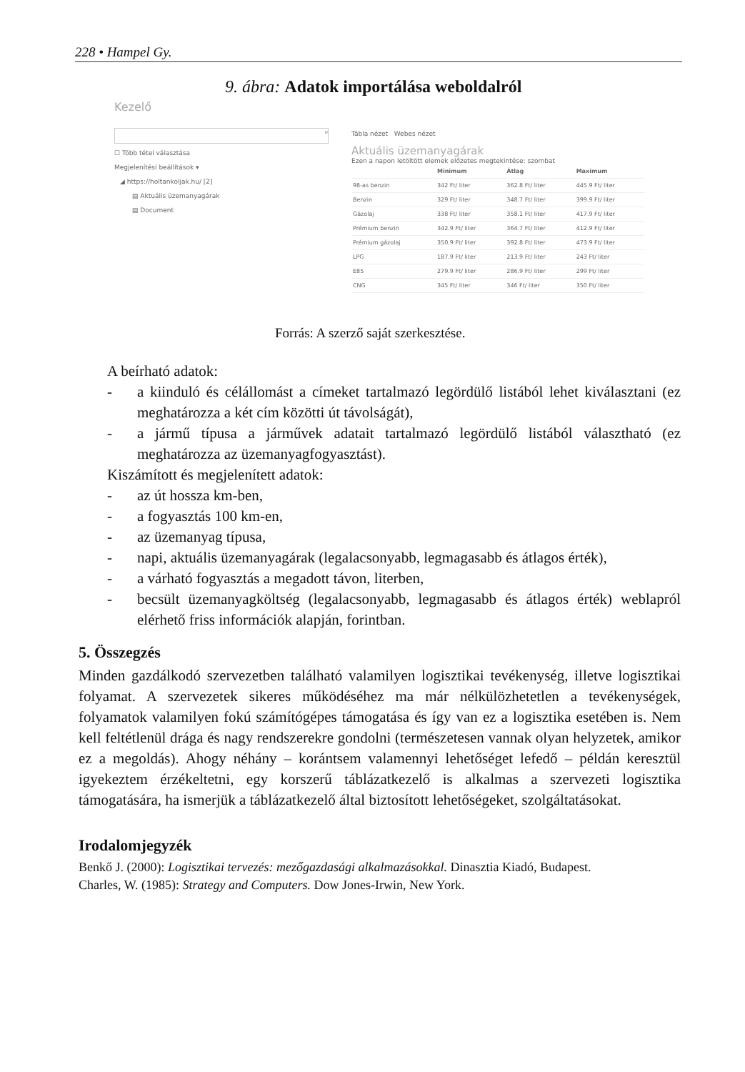228 • Hampel Gy.
9. ábra: Adatok importálása weboldalról
Kezelő
⌕
☐ Több tétel választása
Megjelenítési beállítások ▾
◢ https://holtankoljak.hu/ [2]
▤ Aktuális üzemanyagárak
▤ Document
Tábla nézet Webes nézet
Aktuális üzemanyagárak
Ezen a napon letöltött elemek előzetes megtekintése: szombat
| | Minimum | Átlag | Maximum |
| --- | --- | --- | --- |
| 98-as benzin | 342 Ft/ liter | 362.8 Ft/ liter | 445.9 Ft/ liter |
| Benzin | 329 Ft/ liter | 348.7 Ft/ liter | 399.9 Ft/ liter |
| Gázolaj | 338 Ft/ liter | 358.1 Ft/ liter | 417.9 Ft/ liter |
| Prémium benzin | 342.9 Ft/ liter | 364.7 Ft/ liter | 412.9 Ft/ liter |
| Prémium gázolaj | 350.9 Ft/ liter | 392.8 Ft/ liter | 473.9 Ft/ liter |
| LPG | 187.9 Ft/ liter | 213.9 Ft/ liter | 243 Ft/ liter |
| E85 | 279.9 Ft/ liter | 286.9 Ft/ liter | 299 Ft/ liter |
| CNG | 345 Ft/ liter | 346 Ft/ liter | 350 Ft/ liter |
Forrás: A szerző saját szerkesztése.
A beírható adatok:
- a kiinduló és célállomást a címeket tartalmazó legördülő listából lehet kiválasztani (ez meghatározza a két cím közötti út távolságát),
- a jármű típusa a járművek adatait tartalmazó legördülő listából választható (ez meghatározza az üzemanyagfogyasztást).
Kiszámított és megjelenített adatok:
- az út hossza km-ben,
- a fogyasztás 100 km-en,
- az üzemanyag típusa,
- napi, aktuális üzemanyagárak (legalacsonyabb, legmagasabb és átlagos érték),
- a várható fogyasztás a megadott távon, literben,
- becsült üzemanyagköltség (legalacsonyabb, legmagasabb és átlagos érték) weblapról elérhető friss információk alapján, forintban.
5. Összegzés
Minden gazdálkodó szervezetben található valamilyen logisztikai tevékenység, illetve logisztikai folyamat. A szervezetek sikeres működéséhez ma már nélkülözhetetlen a tevékenységek, folyamatok valamilyen fokú számítógépes támogatása és így van ez a logisztika esetében is. Nem kell feltétlenül drága és nagy rendszerekre gondolni (természetesen vannak olyan helyzetek, amikor ez a megoldás). Ahogy néhány – korántsem valamennyi lehetőséget lefedő – példán keresztül igyekeztem érzékeltetni, egy korszerű táblázatkezelő is alkalmas a szervezeti logisztika támogatására, ha ismerjük a táblázatkezelő által biztosított lehetőségeket, szolgáltatásokat.
Irodalomjegyzék
Benkő J. (2000): Logisztikai tervezés: mezőgazdasági alkalmazásokkal. Dinasztia Kiadó, Budapest.
Charles, W. (1985): Strategy and Computers. Dow Jones-Irwin, New York.